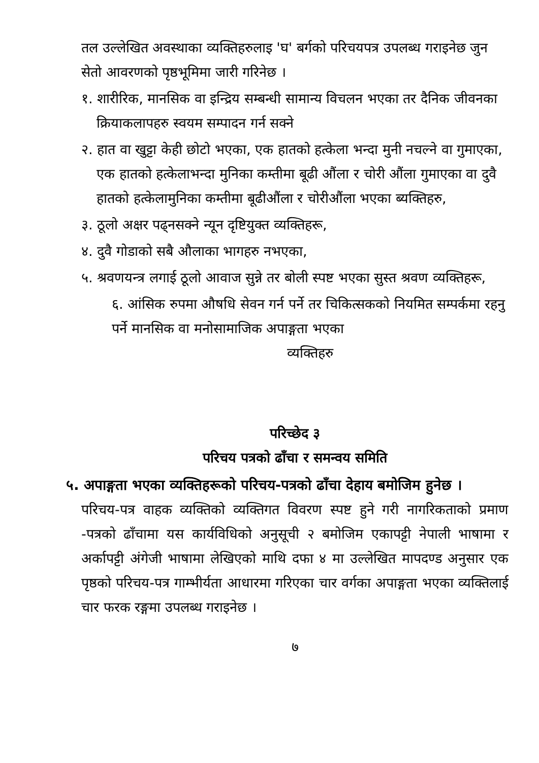तल उल्लेखित अवस्थाका व्यक्तिहरुलाइ 'घ' बर्गको परिचयपत्र उपलब्ध गराइनेछ जुन सेतो आवरणको पृष्ठभूमिमा जारी गरिनेछ ।
१. शारीरिक, मानसिक वा इन्द्रिय सम्बन्धी सामान्य विचलन भएका तर दैनिक जीवनका क्रियाकलापहरु स्वयम सम्पादन गर्न सक्ने
२. हात वा खुट्टा केही छोटो भएका, एक हातको हत्केला भन्दा मुनी नचल्ने वा गुमाएका, एक हातको हत्केलाभन्दा मुनिका कम्तीमा बूढी औंला र चोरी औंला गुमाएका वा दुवै हातको हत्केलामुनिका कम्तीमा बूढीऔंला र चोरीऔंला भएका ब्यक्तिहरु,
३. ठूलो अक्षर पढ्नसक्ने न्यून दृष्टियुक्त व्यक्तिहरू,
४. दुवै गोडाको सबै औलाका भागहरु नभएका,
५. श्रवणयन्त्र लगाई ठूलो आवाज सुन्ने तर बोली स्पष्ट भएका सुस्त श्रवण व्यक्तिहरू,
६. आंसिक रुपमा औषधि सेवन गर्न पर्ने तर चिकित्सकको नियमित सम्पर्कमा रहनु पर्ने मानसिक वा मनोसामाजिक अपाङ्गता भएका
व्यक्तिहरु
परिच्छेद ३
परिचय पत्रको ढाँचा र समन्वय समिति
५. अपाङ्गता भएका व्यक्तिहरूको परिचय-पत्रको ढाँचा देहाय बमोजिम हुनेछ ।
परिचय-पत्र वाहक व्यक्तिको व्यक्तिगत विवरण स्पष्ट हुने गरी नागरिकताको प्रमाण -पत्रको ढाँचामा यस कार्यविधिको अनुसूची २ बमोजिम एकापट्टी नेपाली भाषामा र अर्कापट्टी अंगेजी भाषामा लेखिएको माथि दफा ४ मा उल्लेखित मापदण्ड अनुसार एक पृष्ठको परिचय-पत्र गाम्भीर्यता आधारमा गरिएका चार वर्गका अपाङ्गता भएका व्यक्तिलाई चार फरक रङ्गमा उपलब्ध गराइनेछ ।
७